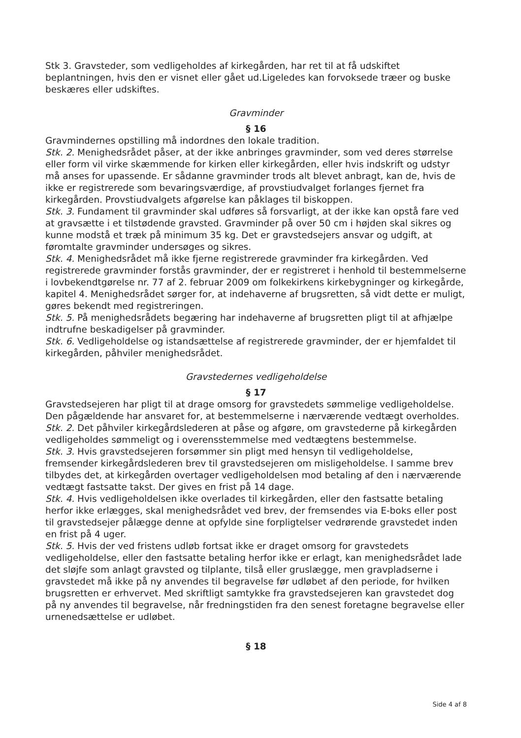Stk 3. Gravsteder, som vedligeholdes af kirkegården, har ret til at få udskiftet beplantningen, hvis den er visnet eller gået ud.Ligeledes kan forvoksede træer og buske beskæres eller udskiftes.
Gravminder
§ 16
Gravmindernes opstilling må indordnes den lokale tradition.
Stk. 2. Menighedsrådet påser, at der ikke anbringes gravminder, som ved deres størrelse eller form vil virke skæmmende for kirken eller kirkegården, eller hvis indskrift og udstyr må anses for upassende. Er sådanne gravminder trods alt blevet anbragt, kan de, hvis de ikke er registrerede som bevaringsværdige, af provstiudvalget forlanges fjernet fra kirkegården. Provstiudvalgets afgørelse kan påklages til biskoppen.
Stk. 3. Fundament til gravminder skal udføres så forsvarligt, at der ikke kan opstå fare ved at gravsætte i et tilstødende gravsted. Gravminder på over 50 cm i højden skal sikres og kunne modstå et træk på minimum 35 kg. Det er gravstedsejers ansvar og udgift, at føromtalte gravminder undersøges og sikres.
Stk. 4. Menighedsrådet må ikke fjerne registrerede gravminder fra kirkegården. Ved registrerede gravminder forstås gravminder, der er registreret i henhold til bestemmelserne i lovbekendtgørelse nr. 77 af 2. februar 2009 om folkekirkens kirkebygninger og kirkegårde, kapitel 4. Menighedsrådet sørger for, at indehaverne af brugsretten, så vidt dette er muligt, gøres bekendt med registreringen.
Stk. 5. På menighedsrådets begæring har indehaverne af brugsretten pligt til at afhjælpe indtrufne beskadigelser på gravminder.
Stk. 6. Vedligeholdelse og istandsættelse af registrerede gravminder, der er hjemfaldet til kirkegården, påhviler menighedsrådet.
Gravstedernes vedligeholdelse
§ 17
Gravstedsejeren har pligt til at drage omsorg for gravstedets sømmelige vedligeholdelse. Den pågældende har ansvaret for, at bestemmelserne i nærværende vedtægt overholdes.
Stk. 2. Det påhviler kirkegårdslederen at påse og afgøre, om gravstederne på kirkegården vedligeholdes sømmeligt og i overensstemmelse med vedtægtens bestemmelse.
Stk. 3. Hvis gravstedsejeren forsømmer sin pligt med hensyn til vedligeholdelse, fremsender kirkegårdslederen brev til gravstedsejeren om misligeholdelse. I samme brev tilbydes det, at kirkegården overtager vedligeholdelsen mod betaling af den i nærværende vedtægt fastsatte takst. Der gives en frist på 14 dage.
Stk. 4. Hvis vedligeholdelsen ikke overlades til kirkegården, eller den fastsatte betaling herfor ikke erlægges, skal menighedsrådet ved brev, der fremsendes via E-boks eller post til gravstedsejer pålægge denne at opfylde sine forpligtelser vedrørende gravstedet inden en frist på 4 uger.
Stk. 5. Hvis der ved fristens udløb fortsat ikke er draget omsorg for gravstedets vedligeholdelse, eller den fastsatte betaling herfor ikke er erlagt, kan menighedsrådet lade det sløjfe som anlagt gravsted og tilplante, tilså eller gruslægge, men gravpladserne i gravstedet må ikke på ny anvendes til begravelse før udløbet af den periode, for hvilken brugsretten er erhvervet. Med skriftligt samtykke fra gravstedsejeren kan gravstedet dog på ny anvendes til begravelse, når fredningstiden fra den senest foretagne begravelse eller urnenedsættelse er udløbet.
§ 18
Side 4 af 8